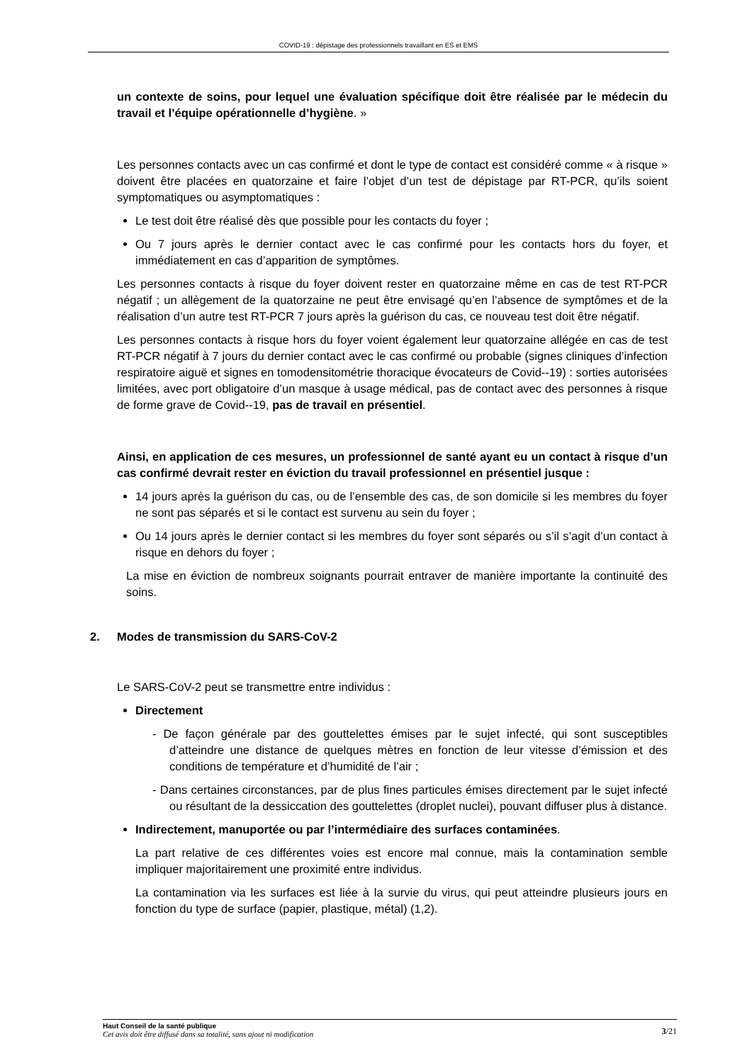COVID-19 : dépistage des professionnels travaillant en ES et EMS
un contexte de soins, pour lequel une évaluation spécifique doit être réalisée par le médecin du travail et l’équipe opérationnelle d’hygiène. »
Les personnes contacts avec un cas confirmé et dont le type de contact est considéré comme « à risque » doivent être placées en quatorzaine et faire l’objet d’un test de dépistage par RT-PCR, qu’ils soient symptomatiques ou asymptomatiques :
Le test doit être réalisé dès que possible pour les contacts du foyer ;
Ou 7 jours après le dernier contact avec le cas confirmé pour les contacts hors du foyer, et immédiatement en cas d’apparition de symptômes.
Les personnes contacts à risque du foyer doivent rester en quatorzaine même en cas de test RT-PCR négatif ; un allègement de la quatorzaine ne peut être envisagé qu’en l’absence de symptômes et de la réalisation d’un autre test RT-PCR 7 jours après la guérison du cas, ce nouveau test doit être négatif.
Les personnes contacts à risque hors du foyer voient également leur quatorzaine allégée en cas de test RT-PCR négatif à 7 jours du dernier contact avec le cas confirmé ou probable (signes cliniques d’infection respiratoire aiguë et signes en tomodensitométrie thoracique évocateurs de Covid--19) : sorties autorisées limitées, avec port obligatoire d’un masque à usage médical, pas de contact avec des personnes à risque de forme grave de Covid--19, pas de travail en présentiel.
Ainsi, en application de ces mesures, un professionnel de santé ayant eu un contact à risque d’un cas confirmé devrait rester en éviction du travail professionnel en présentiel jusque :
14 jours après la guérison du cas, ou de l’ensemble des cas, de son domicile si les membres du foyer ne sont pas séparés et si le contact est survenu au sein du foyer ;
Ou 14 jours après le dernier contact si les membres du foyer sont séparés ou s’il s’agit d’un contact à risque en dehors du foyer ;
La mise en éviction de nombreux soignants pourrait entraver de manière importante la continuité des soins.
2. Modes de transmission du SARS-CoV-2
Le SARS-CoV-2 peut se transmettre entre individus :
Directement
- De façon générale par des gouttelettes émises par le sujet infecté, qui sont susceptibles d’atteindre une distance de quelques mètres en fonction de leur vitesse d’émission et des conditions de température et d’humidité de l’air ;
- Dans certaines circonstances, par de plus fines particules émises directement par le sujet infecté ou résultant de la dessiccation des gouttelettes (droplet nuclei), pouvant diffuser plus à distance.
Indirectement, manuportée ou par l’intermédiaire des surfaces contaminées.
La part relative de ces différentes voies est encore mal connue, mais la contamination semble impliquer majoritairement une proximité entre individus.
La contamination via les surfaces est liée à la survie du virus, qui peut atteindre plusieurs jours en fonction du type de surface (papier, plastique, métal) (1,2).
3/21 Haut Conseil de la santé publique
Cet avis doit être diffusé dans sa totalité, sans ajout ni modification